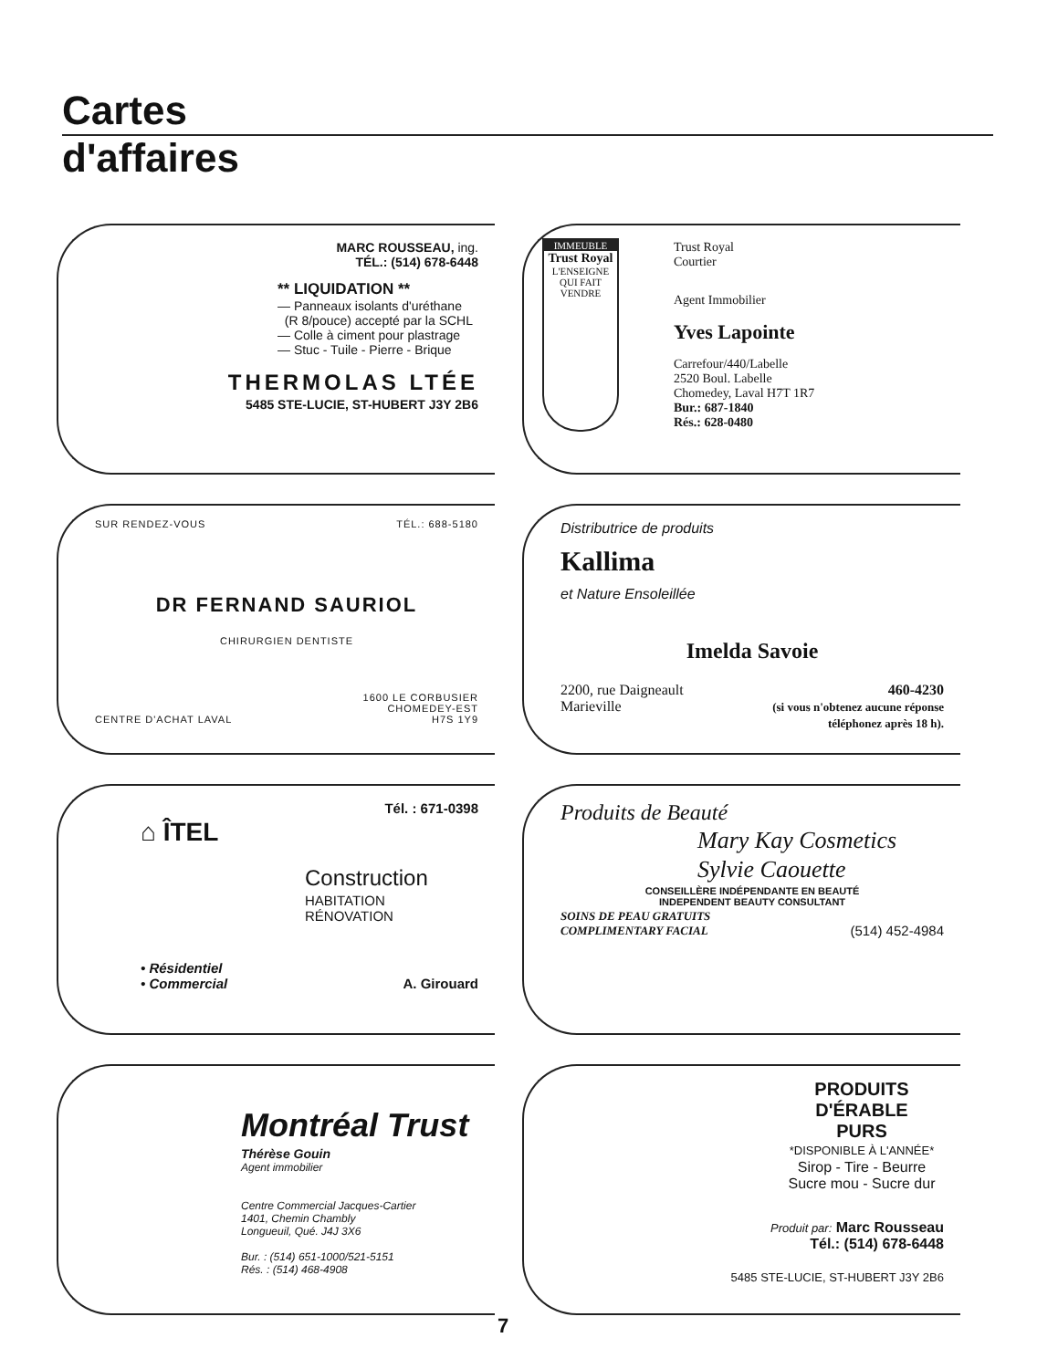Cartes
d'affaires
MARC ROUSSEAU, ing.
TÉL.: (514) 678-6448
** LIQUIDATION **
— Panneaux isolants d'uréthane
(R 8/pouce) accepté par la SCHL
— Colle à ciment pour plastrage
— Stuc - Tuile - Pierre - Brique
THERMOLAS LTÉE
5485 STE-LUCIE, ST-HUBERT J3Y 2B6
IMMEUBLE
Trust Royal
L'ENSEIGNE QUI FAIT VENDRE
Trust Royal
Courtier
Agent Immobilier
Yves Lapointe
Carrefour/440/Labelle
2520 Boul. Labelle
Chomedey, Laval H7T 1R7
Bur.: 687-1840
Rés.: 628-0480
SUR RENDEZ-VOUS TÉL.: 688-5180
DR FERNAND SAURIOL
CHIRURGIEN DENTISTE
CENTRE D'ACHAT LAVAL 1600 LE CORBUSIER
CHOMEDEY-EST
H7S 1Y9
Distributrice de produits
Kallima
et Nature Ensoleillée
Imelda Savoie
2200, rue Daigneault
Marieville 460-4230
(si vous n'obtenez aucune réponse
téléphonez après 18 h).
Tél. : 671-0398
⌂ ÎTEL
Construction
HABITATION
RÉNOVATION
• Résidentiel
• Commercial A. Girouard
Produits de Beauté
Mary Kay Cosmetics
Sylvie Caouette
CONSEILLÈRE INDÉPENDANTE EN BEAUTÉ
INDEPENDENT BEAUTY CONSULTANT
SOINS DE PEAU GRATUITS
COMPLIMENTARY FACIAL (514) 452-4984
Montréal Trust
Thérèse Gouin
Agent immobilier
Centre Commercial Jacques-Cartier
1401, Chemin Chambly
Longueuil, Qué. J4J 3X6
Bur. : (514) 651-1000/521-5151
Rés. : (514) 468-4908
PRODUITS D'ÉRABLE
PURS
*DISPONIBLE À L'ANNÉE*
Sirop - Tire - Beurre
Sucre mou - Sucre dur
Produit par: Marc Rousseau
Tél.: (514) 678-6448
5485 STE-LUCIE, ST-HUBERT J3Y 2B6
7